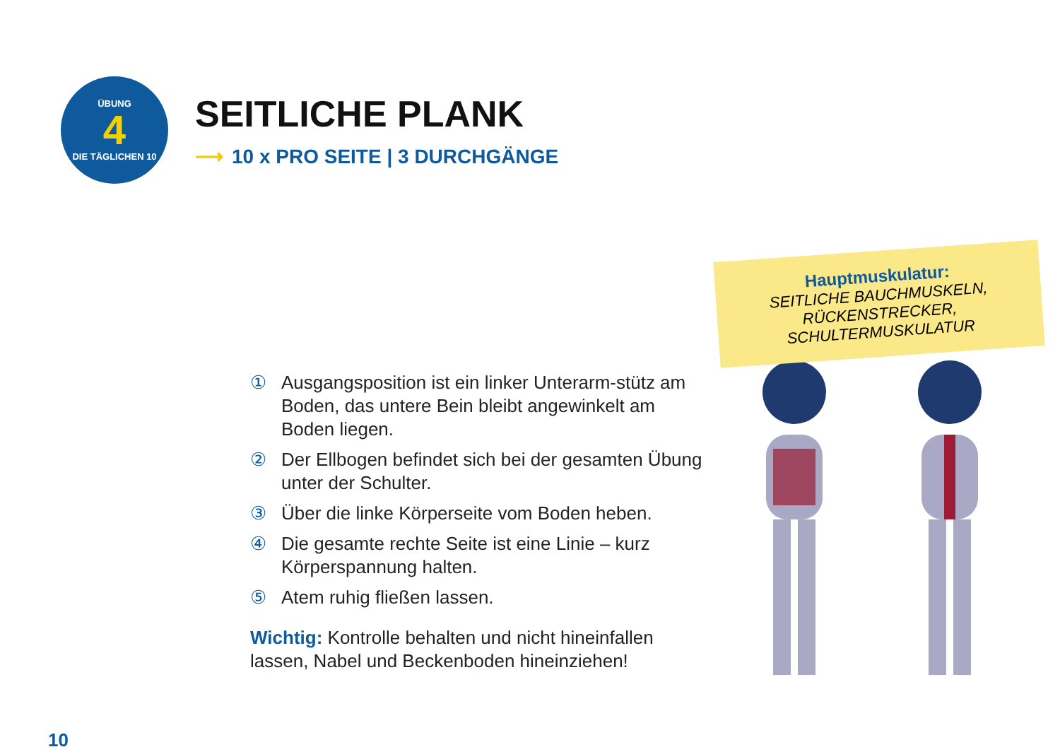ÜBUNG
4
DIE TÄGLICHEN 10
SEITLICHE PLANK
⟶ 10 x PRO SEITE | 3 DURCHGÄNGE
① Ausgangsposition ist ein linker Unterarm-stütz am Boden, das untere Bein bleibt angewinkelt am Boden liegen.
② Der Ellbogen befindet sich bei der gesamten Übung unter der Schulter.
③ Über die linke Körperseite vom Boden heben.
④ Die gesamte rechte Seite ist eine Linie – kurz Körperspannung halten.
⑤ Atem ruhig fließen lassen.
Wichtig: Kontrolle behalten und nicht hineinfallen lassen, Nabel und Beckenboden hineinziehen!
Hauptmuskulatur:
SEITLICHE BAUCHMUSKELN,
RÜCKENSTRECKER,
SCHULTERMUSKULATUR
10